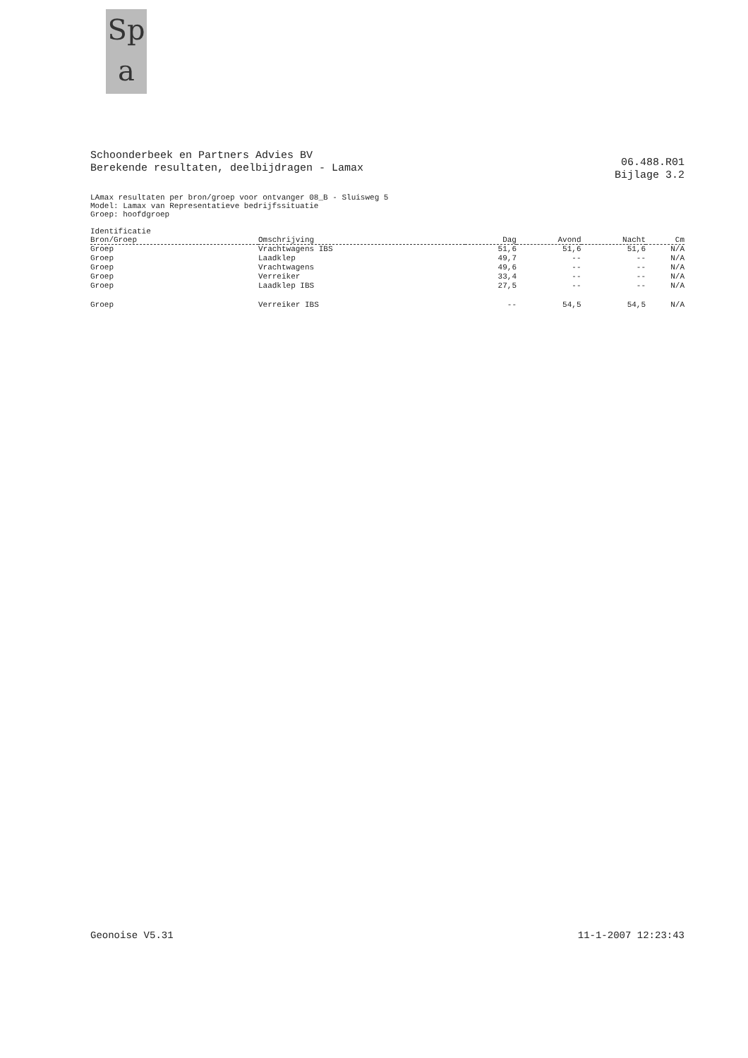Sp
a
Schoonderbeek en Partners Advies BV
Berekende resultaten, deelbijdragen - Lamax
06.488.R01
Bijlage 3.2
LAmax resultaten per bron/groep voor ontvanger 08_B - Sluisweg 5
Model: Lamax van Representatieve bedrijfssituatie
Groep: hoofdgroep
| Identificatie Bron/Groep | Omschrijving | Dag | Avond | Nacht | Cm |
| --- | --- | --- | --- | --- | --- |
| Groep | Vrachtwagens IBS | 51,6 | 51,6 | 51,6 | N/A |
| Groep | Laadklep | 49,7 | -- | -- | N/A |
| Groep | Vrachtwagens | 49,6 | -- | -- | N/A |
| Groep | Verreiker | 33,4 | -- | -- | N/A |
| Groep | Laadklep IBS | 27,5 | -- | -- | N/A |
| Groep | Verreiker IBS | -- | 54,5 | 54,5 | N/A |
Geonoise V5.31 11-1-2007 12:23:43